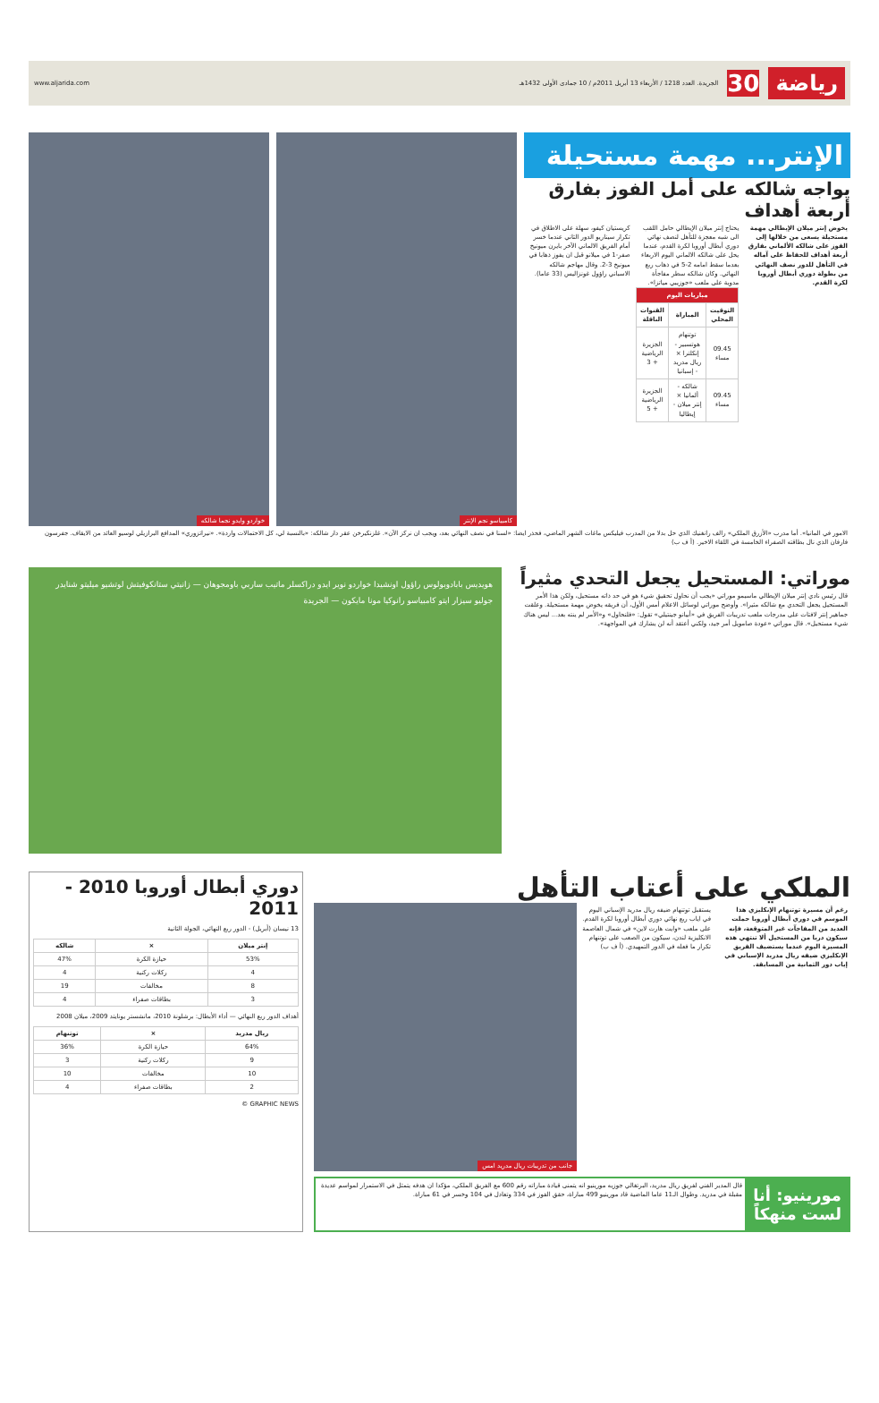رياضة 30 الجريدة. العدد 1218 / الأربعاء 13 أبريل 2011م / 10 جمادى الأولى 1432هـ
www.aljarida.com
الإنتر... مهمة مستحيلة
يواجه شالكه على أمل الفوز بفارق أربعة أهداف
يخوض إنتر ميلان الإيطالي مهمة مستحيلة يسعى من خلالها إلى الفوز على شالكه الألماني بفارق أربعة أهداف للحفاظ على آماله في التأهل للدور نصف النهائي من بطولة دوري أبطال أوروبا لكرة القدم.
يحتاج إنتر ميلان الإيطالي حامل اللقب الى شبه معجزة للتأهل لنصف نهائي دوري أبطال أوروبا لكرة القدم، عندما يحل على شالكه الالماني اليوم الاربعاء بعدما سقط امامه 2-5 في ذهاب ربع النهائي. وكان شالكه سطر مفاجأة مدوية على ملعب «جوزيبي مياتزا».
| مباريات اليوم | | |
| --- | --- | --- |
| التوقيت المحلي | المباراة | القنوات الناقلة |
| 09.45 مساء | توتنهام هوتسبير - إنكلترا × ريال مدريد - إسبانيا | الجزيرة الرياضية + 3 |
| 09.45 مساء | شالكه - ألمانيا × إنتر ميلان - إيطاليا | الجزيرة الرياضية + 5 |
كريستيان كيفو، سهلة على الاطلاق في تكرار سيناريو الدور الثاني عندما خسر أمام الفريق الالماني الآخر بايرن ميونيخ صفر-1 في ميلانو قبل ان يفوز ذهابا في ميونيخ 3-2. وقال مهاجم شالكه الاسباني راؤول غونزاليس (33 عاما).
كامبياسو نجم الإنتر خواردو وايدو نجما شالكه
الامور في المانيا». أما مدرب «الأزرق الملكي» رالف رانغنيك الذي حل بدلا من المدرب فيليكس ماغات الشهر الماضي، فحذر ايضا: «لسنا في نصف النهائي بعد، ويجب ان نركز الآن». غلزنكيرخن عقر دار شالكه: «بالنسبة لي، كل الاحتمالات واردة». «نيراتزوري» المدافع البرازيلي لوسيو العائد من الايقاف. جفرسون فارفان الذي نال بطاقته الصفراء الخامسة في اللقاء الاخير. (أ ف ب)
موراتي: المستحيل يجعل التحدي مثيراً
قال رئيس نادي إنتر ميلان الإيطالي ماسيمو موراتي «يجب أن نحاول تحقيق شيء هو في حد ذاته مستحيل، ولكن هذا الأمر المستحيل يجعل التحدي مع شالكه مثيرا». وأوضح موراتي لوسائل الاعلام أمس الأول، أن فريقه يخوض مهمة مستحيلة. وعلقت جماهير إنتر لافتات على مدرجات ملعب تدريبات الفريق في «أبيانو جينتيلي» تقول: «فلنحاول» و«الأمر لم ينته بعد... ليس هناك شيء مستحيل». قال موراتي «عودة صامويل أمر جيد، ولكني أعتقد أنه لن يشارك في المواجهة».
هويديس بابادوبولوس راؤول اونشيدا خواردو نوير ايدو دراكسلر ماتيب ساربي باومجوهان — زانيتي ستانكوفيتش لوتشيو ميليتو شنايدر جوليو سيزار ايتو كامبياسو رانوكيا مونا مايكون — الجريدة
الملكي على أعتاب التأهل
رغم أن مسيرة توتنهام الإنكليزي هذا الموسم في دوري أبطال أوروبا حملت العديد من المفاجآت غير المتوقعة، فإنه سيكون دربا من المستحيل ألا تنتهي هذه المسيرة اليوم عندما يستضيف الفريق الإنكليزي ضيفه ريال مدريد الإسباني في إياب دور الثمانية من المسابقة.
يستقبل توتنهام ضيفه ريال مدريد الإسباني اليوم في اياب ربع نهائي دوري أبطال أوروبا لكرة القدم. على ملعب «وايت هارت لاين» في شمال العاصمة الانكليزية لندن، سيكون من الصعب على توتنهام تكرار ما فعله في الدور التمهيدي. (أ ف ب)
جانب من تدريبات ريال مدريد امس
مورينيو: أنا لست منهكاً
قال المدير الفني لفريق ريال مدريد، البرتغالي جوزيه مورينيو انه يتمنى قيادة مباراته رقم 600 مع الفريق الملكي، مؤكدا ان هدفه يتمثل في الاستمرار لمواسم عديدة مقبلة في مدريد. وطوال الـ11 عاما الماضية قاد مورينيو 499 مباراة، حقق الفوز في 334 وتعادل في 104 وخسر في 61 مباراة.
دوري أبطال أوروبا 2010 - 2011
13 نيسان (أبريل) - الدور ربع النهائي، الجولة الثانية
| إنتر ميلان | × | شالكه |
| --- | --- | --- |
| 53% | حيازة الكرة | 47% |
| 4 | ركلات ركنية | 4 |
| 8 | مخالفات | 19 |
| 3 | بطاقات صفراء | 4 |
أهداف الدور ربع النهائي — أداء الأبطال: برشلونة 2010، مانشستر يونايتد 2009، ميلان 2008
| ريال مدريد | × | توتنهام |
| --- | --- | --- |
| 64% | حيازة الكرة | 36% |
| 9 | ركلات ركنية | 3 |
| 10 | مخالفات | 10 |
| 2 | بطاقات صفراء | 4 |
GRAPHIC NEWS ©